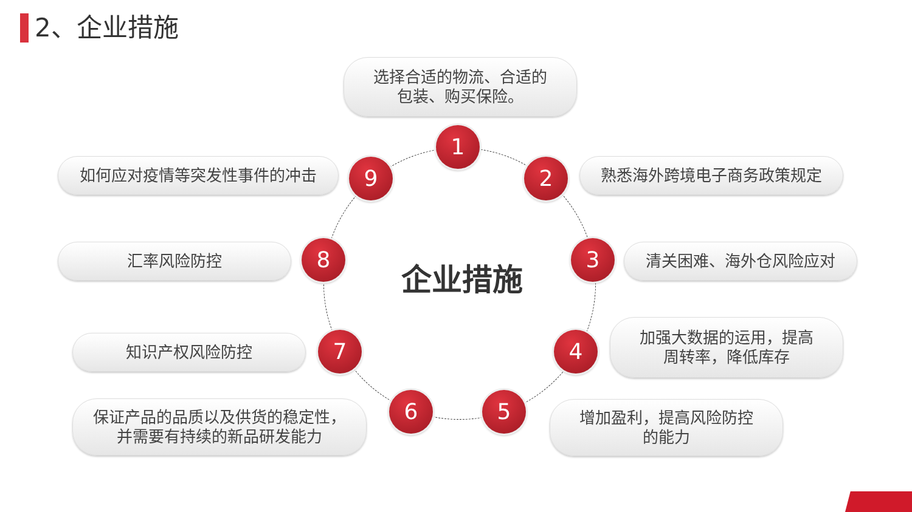2、企业措施
企业措施
选择合适的物流、合适的
包装、购买保险。
1
如何应对疫情等突发性事件的冲击 9 2 熟悉海外跨境电子商务政策规定
汇率风险防控 8 3 清关困难、海外仓风险应对
知识产权风险防控 7 4
加强大数据的运用，提高
周转率，降低库存
保证产品的品质以及供货的稳定性，
并需要有持续的新品研发能力
6 5
增加盈利，提高风险防控
的能力